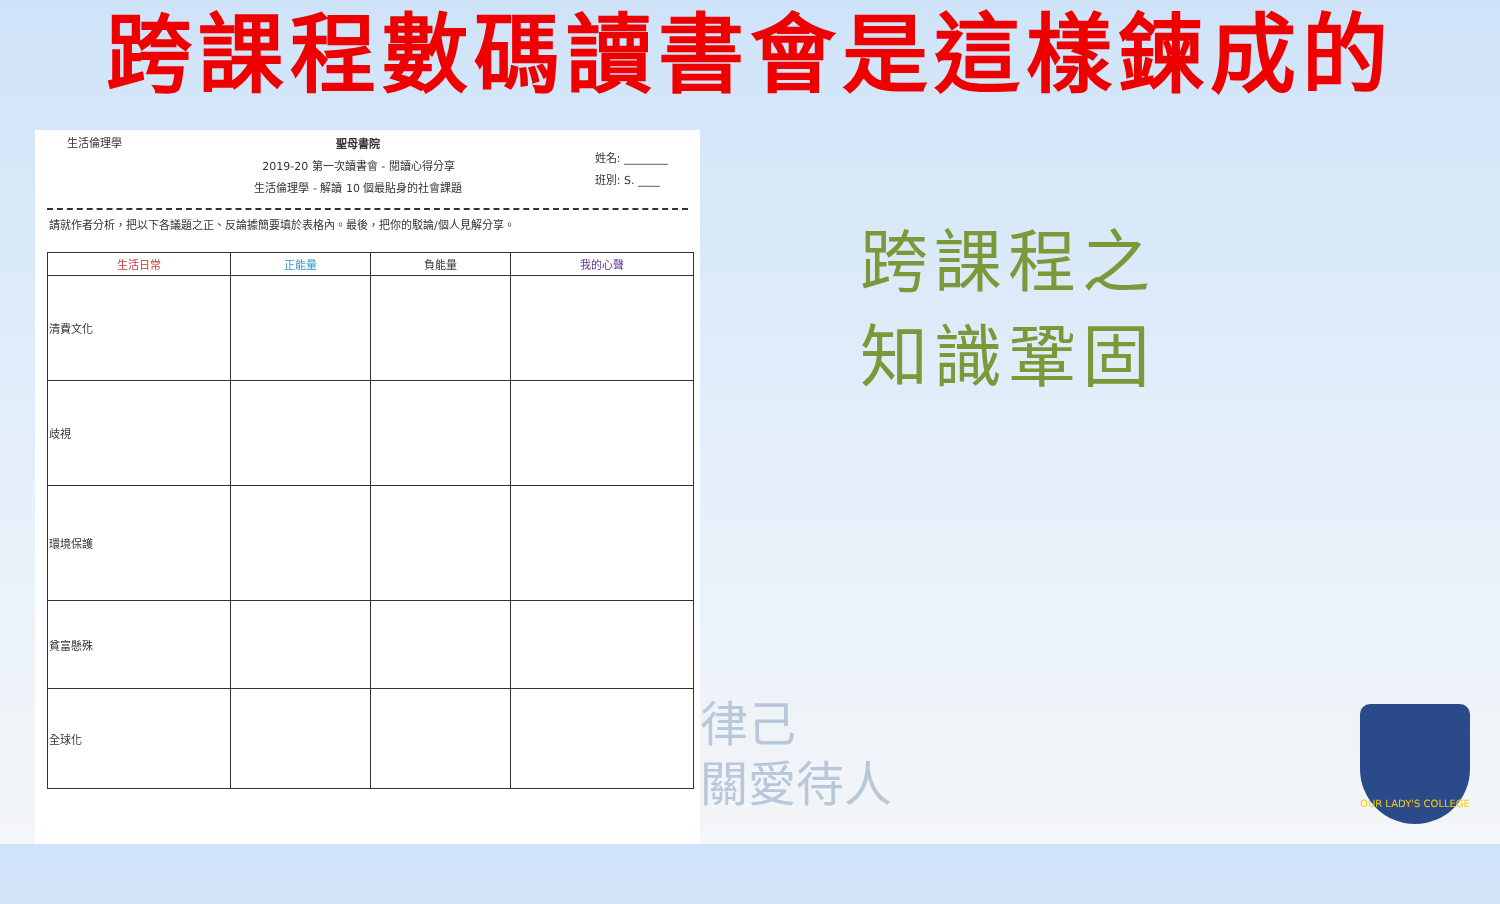跨課程數碼讀書會是這樣鍊成的
生活倫理學
聖母書院
2019-20 第一次讀書會 - 閱讀心得分享
生活倫理學 - 解讀 10 個最貼身的社會課題
姓名: ________
班別: S. ____
請就作者分析，把以下各議題之正、反論據簡要填於表格內。最後，把你的駁論/個人見解分享。
| 生活日常 | 正能量 | 負能量 | 我的心聲 |
| --- | --- | --- | --- |
| 清費文化 | | | |
| 歧視 | | | |
| 環境保護 | | | |
| 貧富懸殊 | | | |
| 全球化 | | | |
跨課程之
知識鞏固
律己
關愛待人
OUR LADY'S COLLEGE